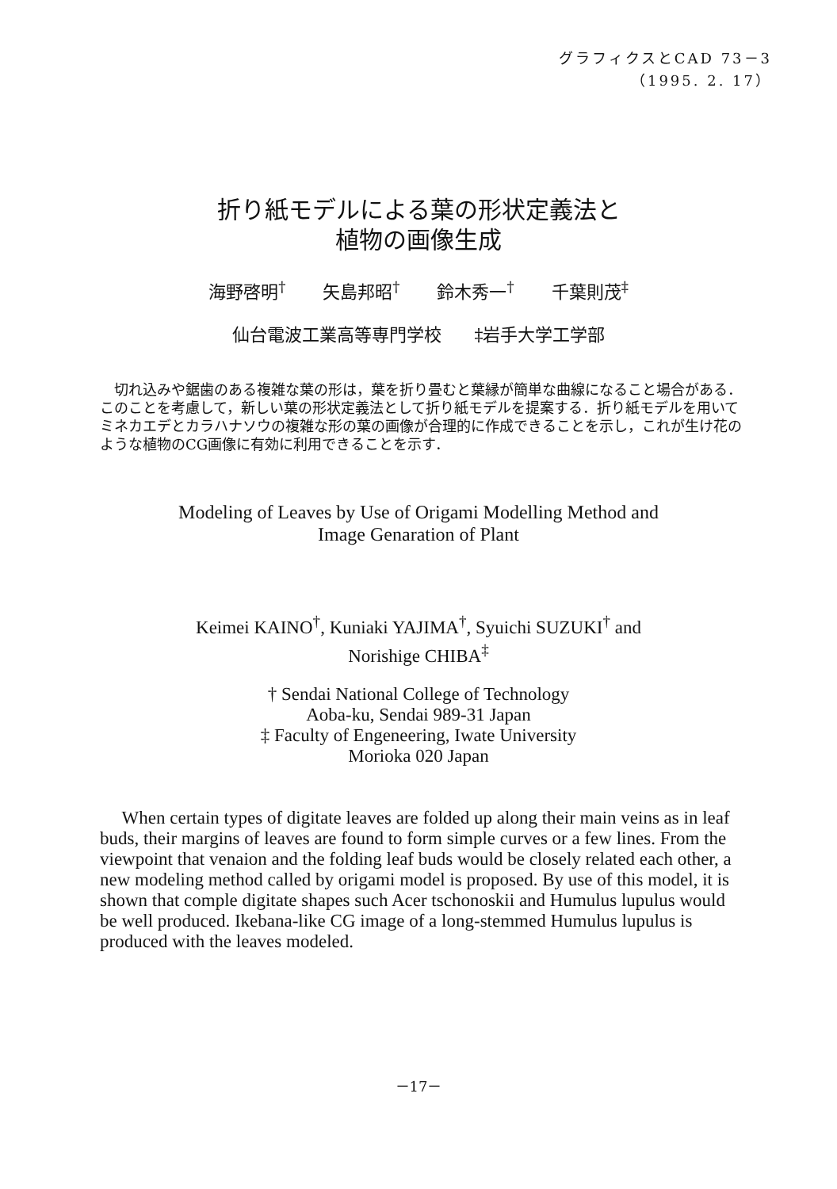グラフィクスとCAD 73－3
（1995. 2. 17）
折り紙モデルによる葉の形状定義法と
植物の画像生成
海野啓明<sup>†</sup> 矢島邦昭<sup>†</sup> 鈴木秀一<sup>†</sup> 千葉則茂<sup>‡</sup>
仙台電波工業高等専門学校 ‡岩手大学工学部
切れ込みや鋸歯のある複雑な葉の形は，葉を折り畳むと葉縁が簡単な曲線になること場合がある．このことを考慮して，新しい葉の形状定義法として折り紙モデルを提案する．折り紙モデルを用いてミネカエデとカラハナソウの複雑な形の葉の画像が合理的に作成できることを示し，これが生け花のような植物のCG画像に有効に利用できることを示す．
Modeling of Leaves by Use of Origami Modelling Method and
Image Genaration of Plant
Keimei KAINO<sup>†</sup>, Kuniaki YAJIMA<sup>†</sup>, Syuichi SUZUKI<sup>†</sup> and
Norishige CHIBA<sup>‡</sup>
† Sendai National College of Technology
Aoba-ku, Sendai 989-31 Japan
‡ Faculty of Engeneering, Iwate University
Morioka 020 Japan
When certain types of digitate leaves are folded up along their main veins as in leaf buds, their margins of leaves are found to form simple curves or a few lines. From the viewpoint that venaion and the folding leaf buds would be closely related each other, a new modeling method called by origami model is proposed. By use of this model, it is shown that comple digitate shapes such Acer tschonoskii and Humulus lupulus would be well produced. Ikebana-like CG image of a long-stemmed Humulus lupulus is produced with the leaves modeled.
－17－